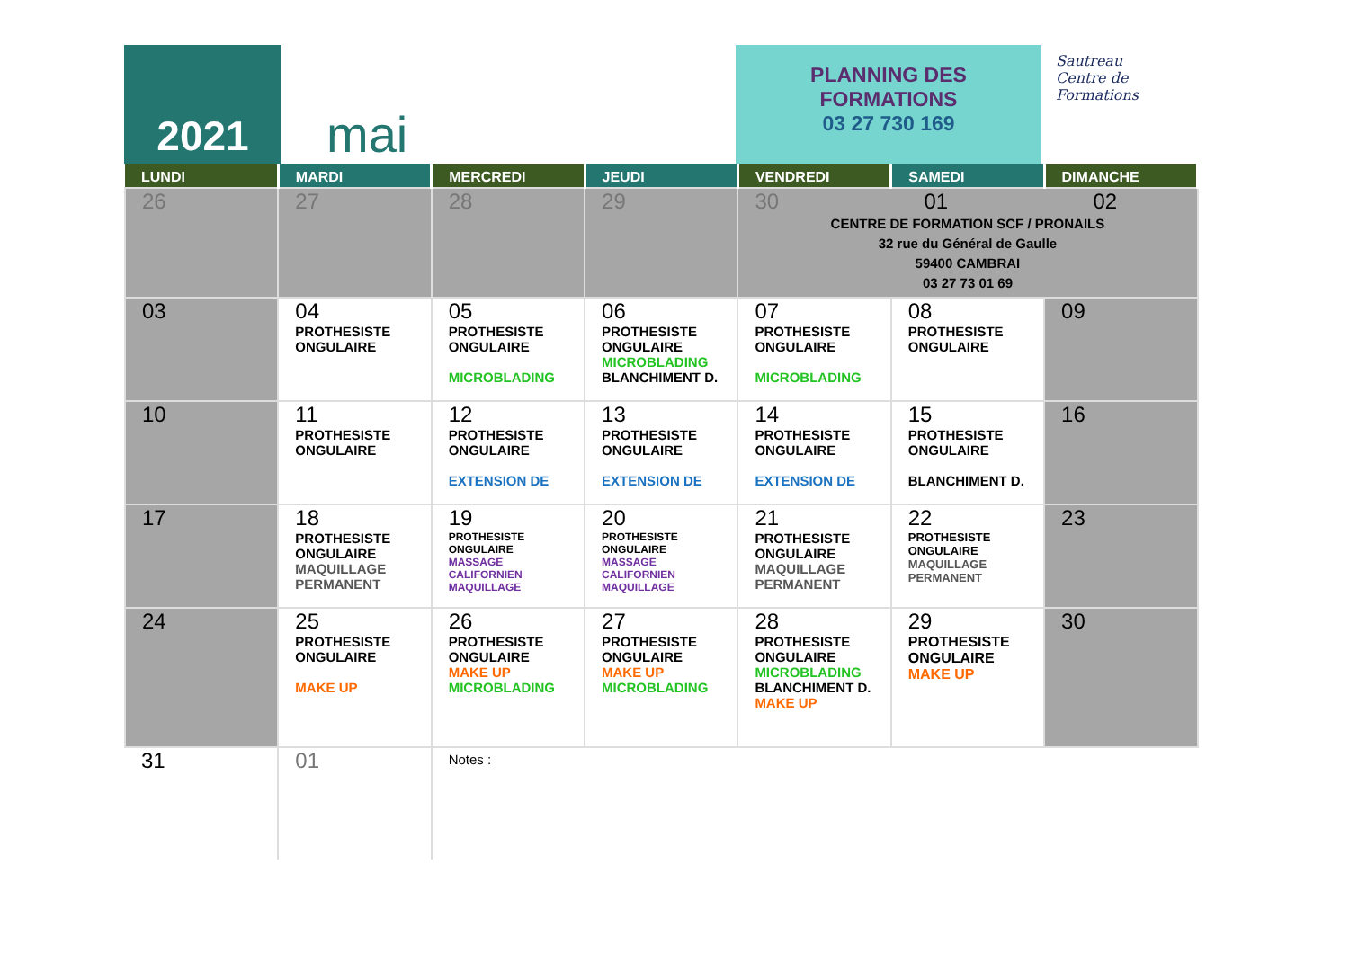2021
mai
PLANNING DES
FORMATIONS
03 27 730 169
Sautreau
Centre de
Formations
| LUNDI | MARDI | MERCREDI | JEUDI | VENDREDI | SAMEDI | DIMANCHE |
| --- | --- | --- | --- | --- | --- | --- |
| 26 | 27 | 28 | 29 | 30 01 02 CENTRE DE FORMATION SCF / PRONAILS 32 rue du Général de Gaulle 59400 CAMBRAI 03 27 73 01 69 | | |
| 03 | 04 PROTHESISTE ONGULAIRE | 05 PROTHESISTE ONGULAIRE MICROBLADING | 06 PROTHESISTE ONGULAIRE MICROBLADING BLANCHIMENT D. | 07 PROTHESISTE ONGULAIRE MICROBLADING | 08 PROTHESISTE ONGULAIRE | 09 |
| 10 | 11 PROTHESISTE ONGULAIRE | 12 PROTHESISTE ONGULAIRE EXTENSION DE | 13 PROTHESISTE ONGULAIRE EXTENSION DE | 14 PROTHESISTE ONGULAIRE EXTENSION DE | 15 PROTHESISTE ONGULAIRE BLANCHIMENT D. | 16 |
| 17 | 18 PROTHESISTE ONGULAIRE MAQUILLAGE PERMANENT | 19 PROTHESISTE ONGULAIRE MASSAGE CALIFORNIEN MAQUILLAGE | 20 PROTHESISTE ONGULAIRE MASSAGE CALIFORNIEN MAQUILLAGE | 21 PROTHESISTE ONGULAIRE MAQUILLAGE PERMANENT | 22 PROTHESISTE ONGULAIRE MAQUILLAGE PERMANENT | 23 |
| 24 | 25 PROTHESISTE ONGULAIRE MAKE UP | 26 PROTHESISTE ONGULAIRE MAKE UP MICROBLADING | 27 PROTHESISTE ONGULAIRE MAKE UP MICROBLADING | 28 PROTHESISTE ONGULAIRE MICROBLADING BLANCHIMENT D. MAKE UP | 29 PROTHESISTE ONGULAIRE MAKE UP | 30 |
| 31 | 01 | Notes : | | | | |